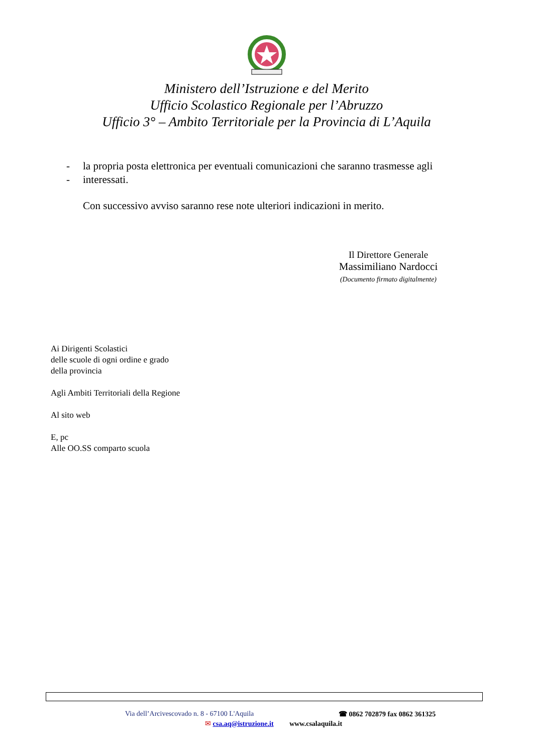Ministero dell’Istruzione e del Merito
Ufficio Scolastico Regionale per l’Abruzzo
Ufficio 3° – Ambito Territoriale per la Provincia di L’Aquila
- la propria posta elettronica per eventuali comunicazioni che saranno trasmesse agli
- interessati.
Con successivo avviso saranno rese note ulteriori indicazioni in merito.
Il Direttore Generale
Massimiliano Nardocci
(Documento firmato digitalmente)
Ai Dirigenti Scolastici
delle scuole di ogni ordine e grado
della provincia
Agli Ambiti Territoriali della Regione
Al sito web
E, pc
Alle OO.SS comparto scuola
Via dell’Arcivescovado n. 8 - 67100 L'Aquila ☎ 0862 702879 fax 0862 361325
✉ csa.aq@istruzione.it www.csalaquila.it